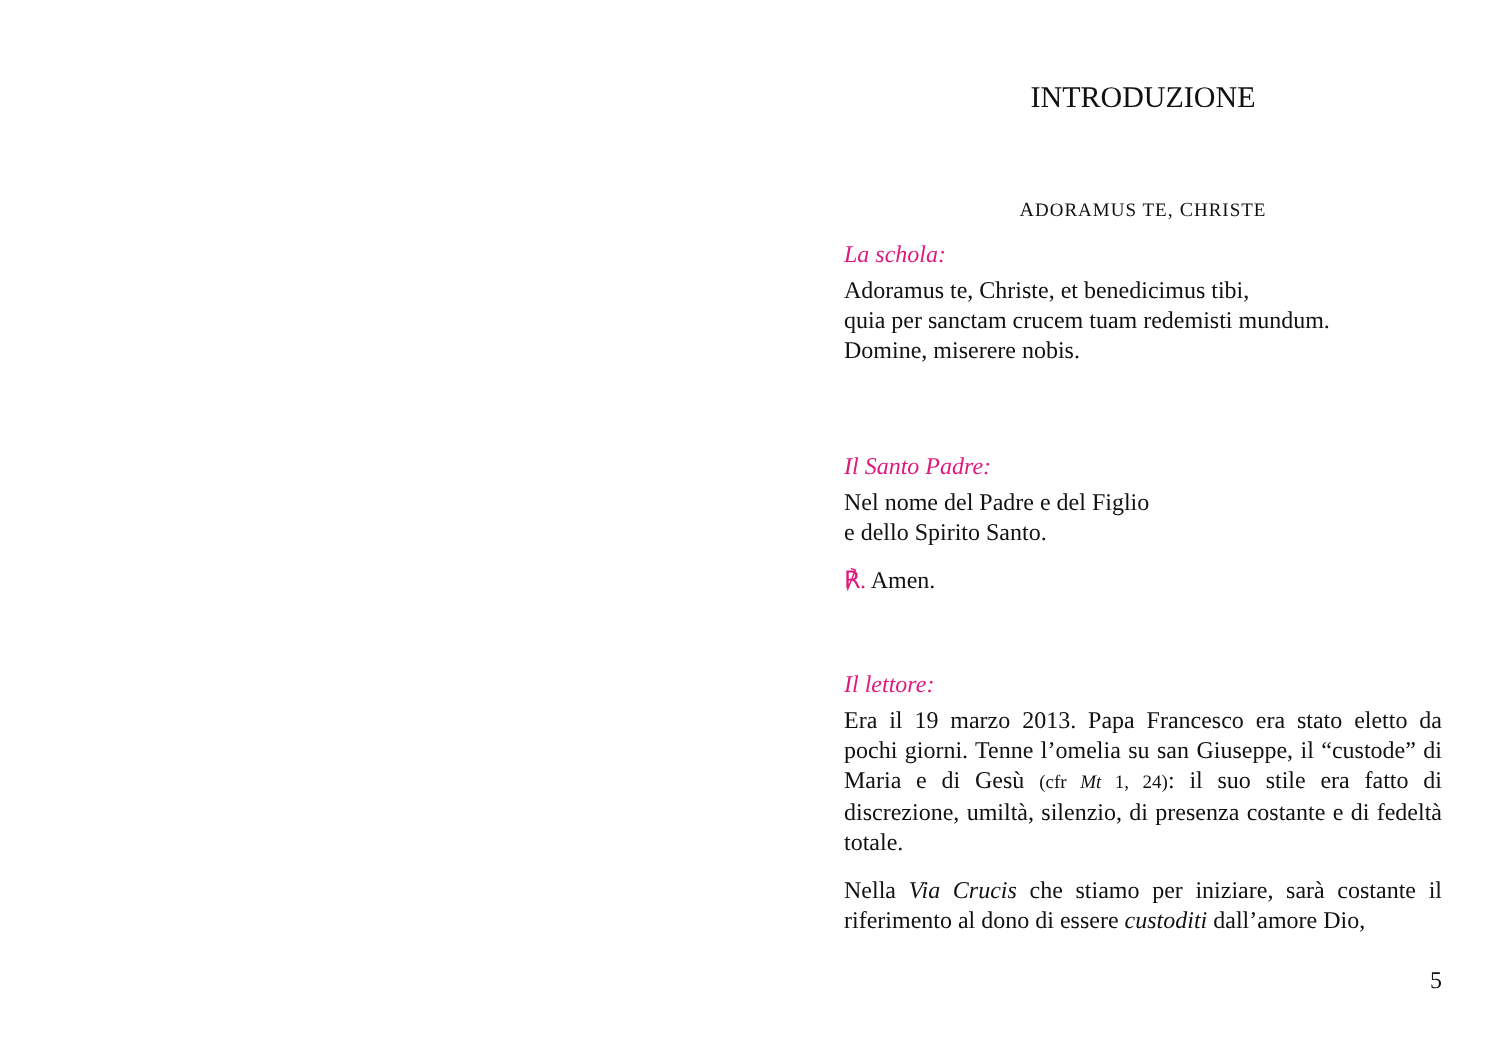INTRODUZIONE
ADORAMUS TE, CHRISTE
La schola:
Adoramus te, Christe, et benedicimus tibi,
quia per sanctam crucem tuam redemisti mundum.
Domine, miserere nobis.
Il Santo Padre:
Nel nome del Padre e del Figlio
e dello Spirito Santo.
℟. Amen.
Il lettore:
Era il 19 marzo 2013. Papa Francesco era stato eletto da pochi giorni. Tenne l’omelia su san Giuseppe, il “custode” di Maria e di Gesù (cfr Mt 1, 24): il suo stile era fatto di discrezione, umiltà, silenzio, di presenza costante e di fedeltà totale.
Nella Via Crucis che stiamo per iniziare, sarà costante il riferimento al dono di essere custoditi dall’amore Dio,
5